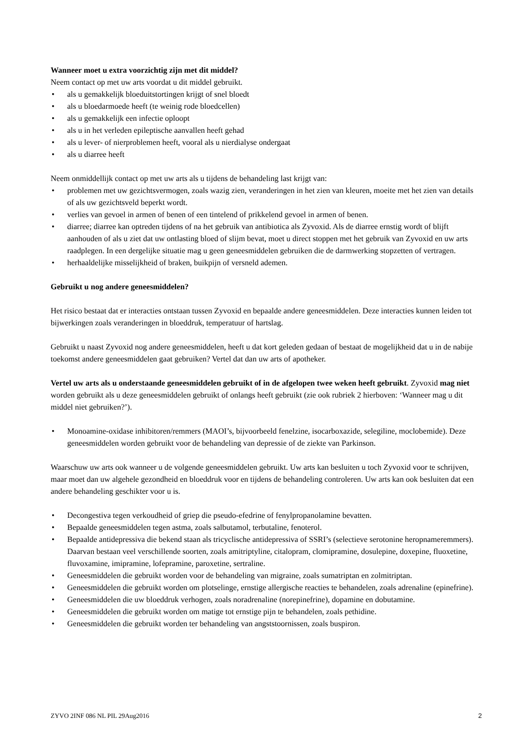Wanneer moet u extra voorzichtig zijn met dit middel?
Neem contact op met uw arts voordat u dit middel gebruikt.
• als u gemakkelijk bloeduitstortingen krijgt of snel bloedt
• als u bloedarmoede heeft (te weinig rode bloedcellen)
• als u gemakkelijk een infectie oploopt
• als u in het verleden epileptische aanvallen heeft gehad
• als u lever- of nierproblemen heeft, vooral als u nierdialyse ondergaat
• als u diarree heeft
Neem onmiddellijk contact op met uw arts als u tijdens de behandeling last krijgt van:
• problemen met uw gezichtsvermogen, zoals wazig zien, veranderingen in het zien van kleuren, moeite met het zien van details of als uw gezichtsveld beperkt wordt.
• verlies van gevoel in armen of benen of een tintelend of prikkelend gevoel in armen of benen.
• diarree; diarree kan optreden tijdens of na het gebruik van antibiotica als Zyvoxid. Als de diarree ernstig wordt of blijft aanhouden of als u ziet dat uw ontlasting bloed of slijm bevat, moet u direct stoppen met het gebruik van Zyvoxid en uw arts raadplegen. In een dergelijke situatie mag u geen geneesmiddelen gebruiken die de darmwerking stopzetten of vertragen.
• herhaaldelijke misselijkheid of braken, buikpijn of versneld ademen.
Gebruikt u nog andere geneesmiddelen?
Het risico bestaat dat er interacties ontstaan tussen Zyvoxid en bepaalde andere geneesmiddelen. Deze interacties kunnen leiden tot bijwerkingen zoals veranderingen in bloeddruk, temperatuur of hartslag.
Gebruikt u naast Zyvoxid nog andere geneesmiddelen, heeft u dat kort geleden gedaan of bestaat de mogelijkheid dat u in de nabije toekomst andere geneesmiddelen gaat gebruiken? Vertel dat dan uw arts of apotheker.
Vertel uw arts als u onderstaande geneesmiddelen gebruikt of in de afgelopen twee weken heeft gebruikt. Zyvoxid mag niet worden gebruikt als u deze geneesmiddelen gebruikt of onlangs heeft gebruikt (zie ook rubriek 2 hierboven: ‘Wanneer mag u dit middel niet gebruiken?’).
• Monoamine-oxidase inhibitoren/remmers (MAOI’s, bijvoorbeeld fenelzine, isocarboxazide, selegiline, moclobemide). Deze geneesmiddelen worden gebruikt voor de behandeling van depressie of de ziekte van Parkinson.
Waarschuw uw arts ook wanneer u de volgende geneesmiddelen gebruikt. Uw arts kan besluiten u toch Zyvoxid voor te schrijven, maar moet dan uw algehele gezondheid en bloeddruk voor en tijdens de behandeling controleren. Uw arts kan ook besluiten dat een andere behandeling geschikter voor u is.
• Decongestiva tegen verkoudheid of griep die pseudo-efedrine of fenylpropanolamine bevatten.
• Bepaalde geneesmiddelen tegen astma, zoals salbutamol, terbutaline, fenoterol.
• Bepaalde antidepressiva die bekend staan als tricyclische antidepressiva of SSRI’s (selectieve serotonine heropnameremmers). Daarvan bestaan veel verschillende soorten, zoals amitriptyline, citalopram, clomipramine, dosulepine, doxepine, fluoxetine, fluvoxamine, imipramine, lofepramine, paroxetine, sertraline.
• Geneesmiddelen die gebruikt worden voor de behandeling van migraine, zoals sumatriptan en zolmitriptan.
• Geneesmiddelen die gebruikt worden om plotselinge, ernstige allergische reacties te behandelen, zoals adrenaline (epinefrine).
• Geneesmiddelen die uw bloeddruk verhogen, zoals noradrenaline (norepinefrine), dopamine en dobutamine.
• Geneesmiddelen die gebruikt worden om matige tot ernstige pijn te behandelen, zoals pethidine.
• Geneesmiddelen die gebruikt worden ter behandeling van angststoornissen, zoals buspiron.
ZYVO 2INF 086 NL PIL 29Aug2016 2